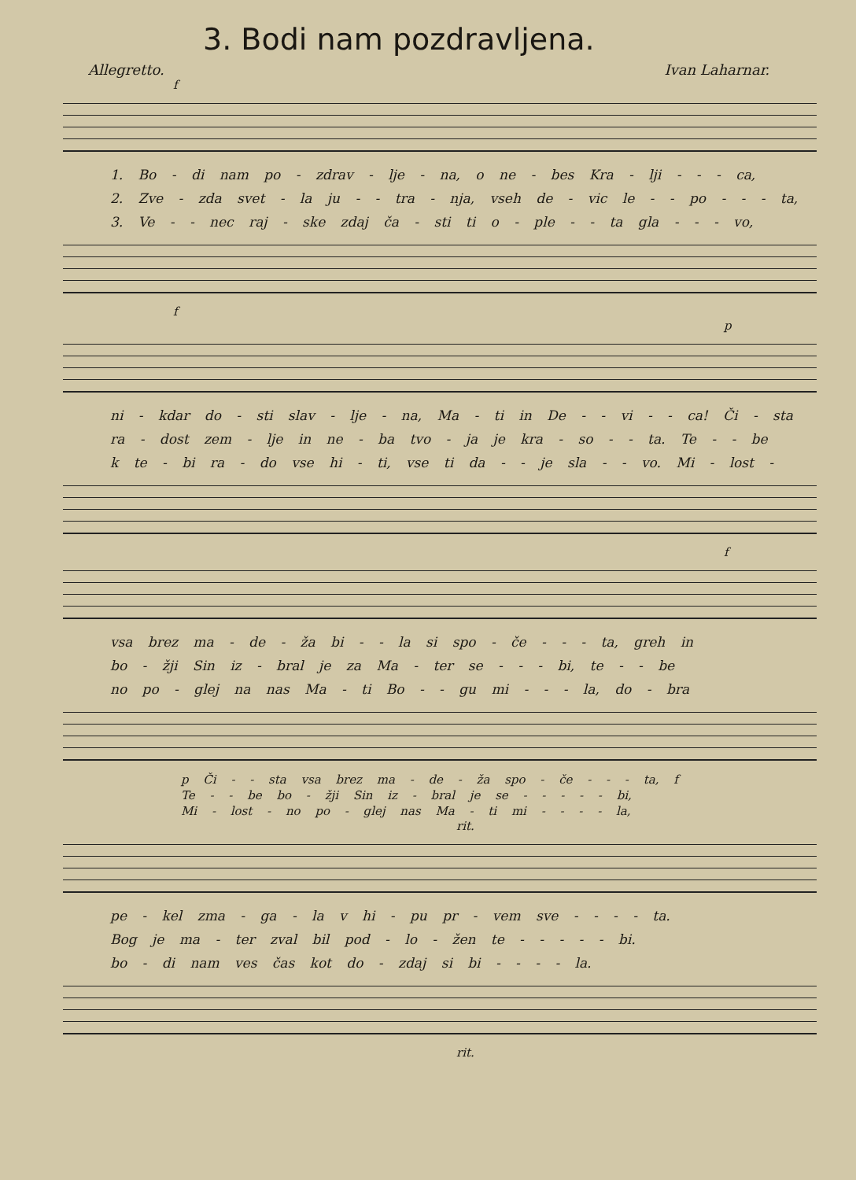3. Bodi nam pozdravljena.
Allegretto. Ivan Laharnar.
f
1. Bo - di nam po - zdrav - lje - na, o ne - bes Kra - lji - - - ca,
2. Zve - zda svet - la ju - - tra - nja, vseh de - vic le - - po - - - ta,
3. Ve - - nec raj - ske zdaj ča - sti ti o - ple - - ta gla - - - vo,
f
p
ni - kdar do - sti slav - lje - na, Ma - ti in De - - vi - - ca! Či - sta
ra - dost zem - lje in ne - ba tvo - ja je kra - so - - ta. Te - - be
k te - bi ra - do vse hi - ti, vse ti da - - je sla - - vo. Mi - lost -
f
vsa brez ma - de - ža bi - - la si spo - če - - - ta, greh in
bo - žji Sin iz - bral je za Ma - ter se - - - bi, te - - be
no po - glej na nas Ma - ti Bo - - gu mi - - - la, do - bra
p Či - - sta vsa brez ma - de - ža spo - če - - - ta, f
Te - - be bo - žji Sin iz - bral je se - - - - - bi,
Mi - lost - no po - glej nas Ma - ti mi - - - - la,
rit.
pe - kel zma - ga - la v hi - pu pr - vem sve - - - - ta.
Bog je ma - ter zval bil pod - lo - žen te - - - - - bi.
bo - di nam ves čas kot do - zdaj si bi - - - - la.
rit.